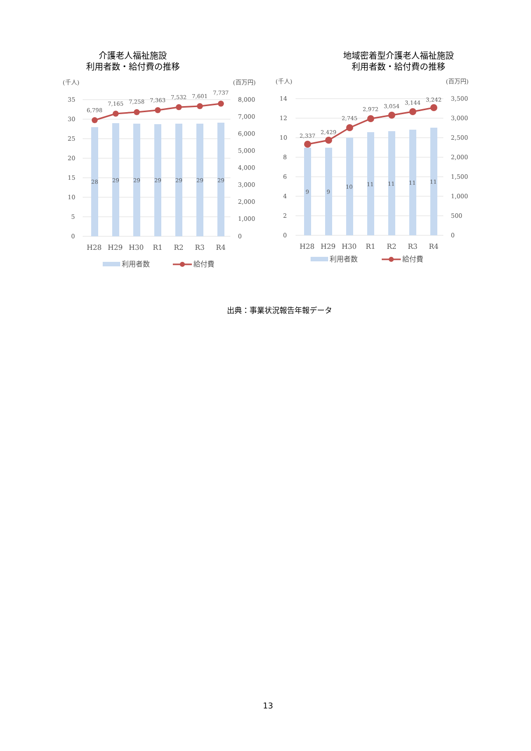介護老人福祉施設
利用者数・給付費の推移
(千人)
(百万円)
35
30
25
20
15
10
5
0
8,000
7,000
6,000
5,000
4,000
3,000
2,000
1,000
0
28
29
29
29
29
29
29
6,798
7,165
7,258
7,363
7,532
7,601
7,737
H28
H29
H30
R1
R2
R3
R4
利用者数
給付費
地域密着型介護老人福祉施設
利用者数・給付費の推移
(千人)
(百万円)
14
12
10
8
6
4
2
0
3,500
3,000
2,500
2,000
1,500
1,000
500
0
9
9
10
11
11
11
11
2,337
2,429
2,745
2,972
3,054
3,144
3,242
H28
H29
H30
R1
R2
R3
R4
利用者数
給付費
出典：事業状況報告年報データ
13